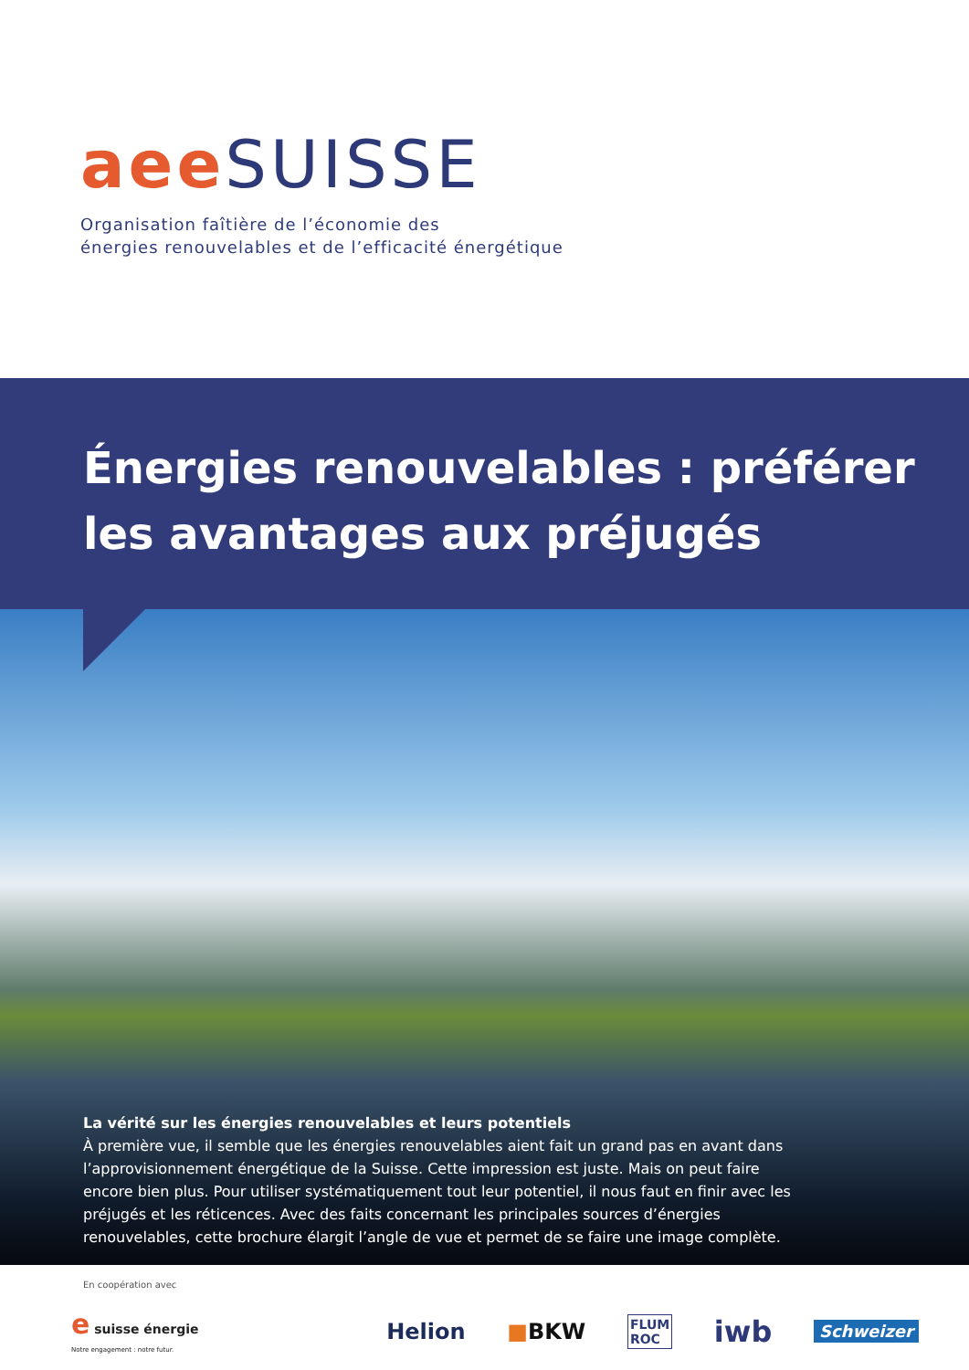aee SUISSE
Organisation faîtière de l’économie des
énergies renouvelables et de l’efficacité énergétique
Énergies renouvelables : préférer
les avantages aux préjugés
La vérité sur les énergies renouvelables et leurs potentiels
À première vue, il semble que les énergies renouvelables aient fait un grand pas en avant dans l’approvisionnement énergétique de la Suisse. Cette impression est juste. Mais on peut faire encore bien plus. Pour utiliser systématiquement tout leur potentiel, il nous faut en finir avec les préjugés et les réticences. Avec des faits concernant les principales sources d’énergies renouvelables, cette brochure élargit l’angle de vue et permet de se faire une image complète.
En coopération avec
e suisse énergie
Notre engagement : notre futur.
Helion ■BKW
FLUM
ROC
iwb
Schweizer